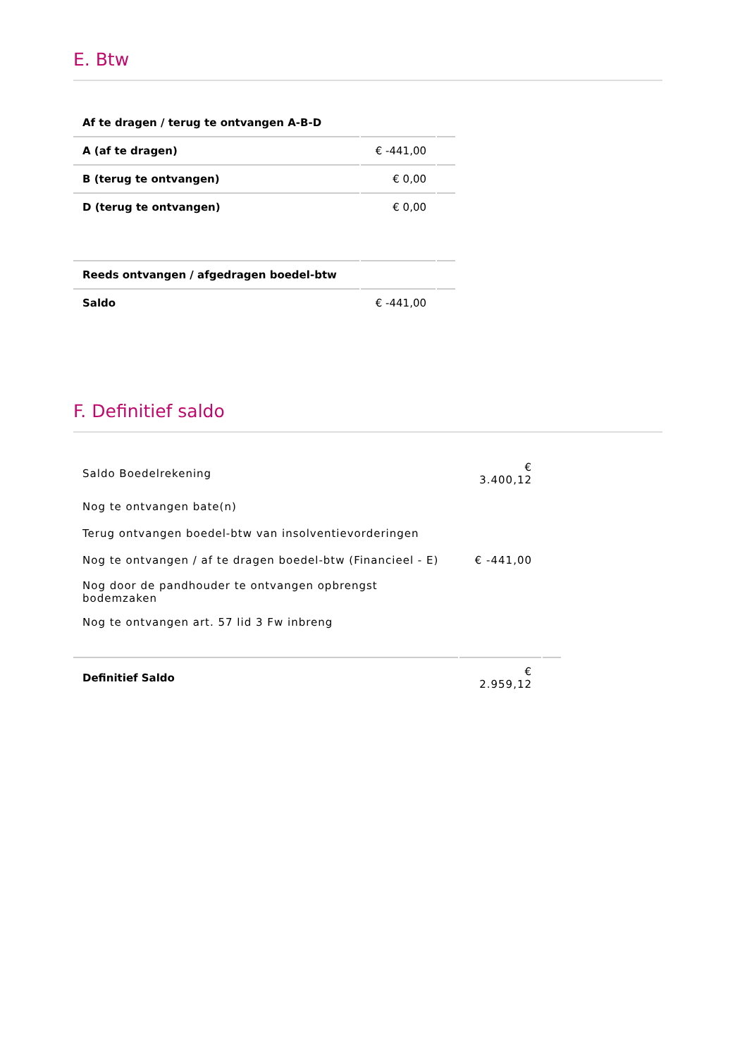E. Btw
| Af te dragen / terug te ontvangen A-B-D | | |
| A (af te dragen) | € -441,00 | |
| B (terug te ontvangen) | € 0,00 | |
| D (terug te ontvangen) | € 0,00 | |
| Reeds ontvangen / afgedragen boedel-btw | | |
| Saldo | € -441,00 | |
F. Definitief saldo
| Saldo Boedelrekening | € 3.400,12 | |
| Nog te ontvangen bate(n) | | |
| Terug ontvangen boedel-btw van insolventievorderingen | | |
| Nog te ontvangen / af te dragen boedel-btw (Financieel - E) | € -441,00 | |
| Nog door de pandhouder te ontvangen opbrengst bodemzaken | | |
| Nog te ontvangen art. 57 lid 3 Fw inbreng | | |
| Definitief Saldo | € 2.959,12 | |